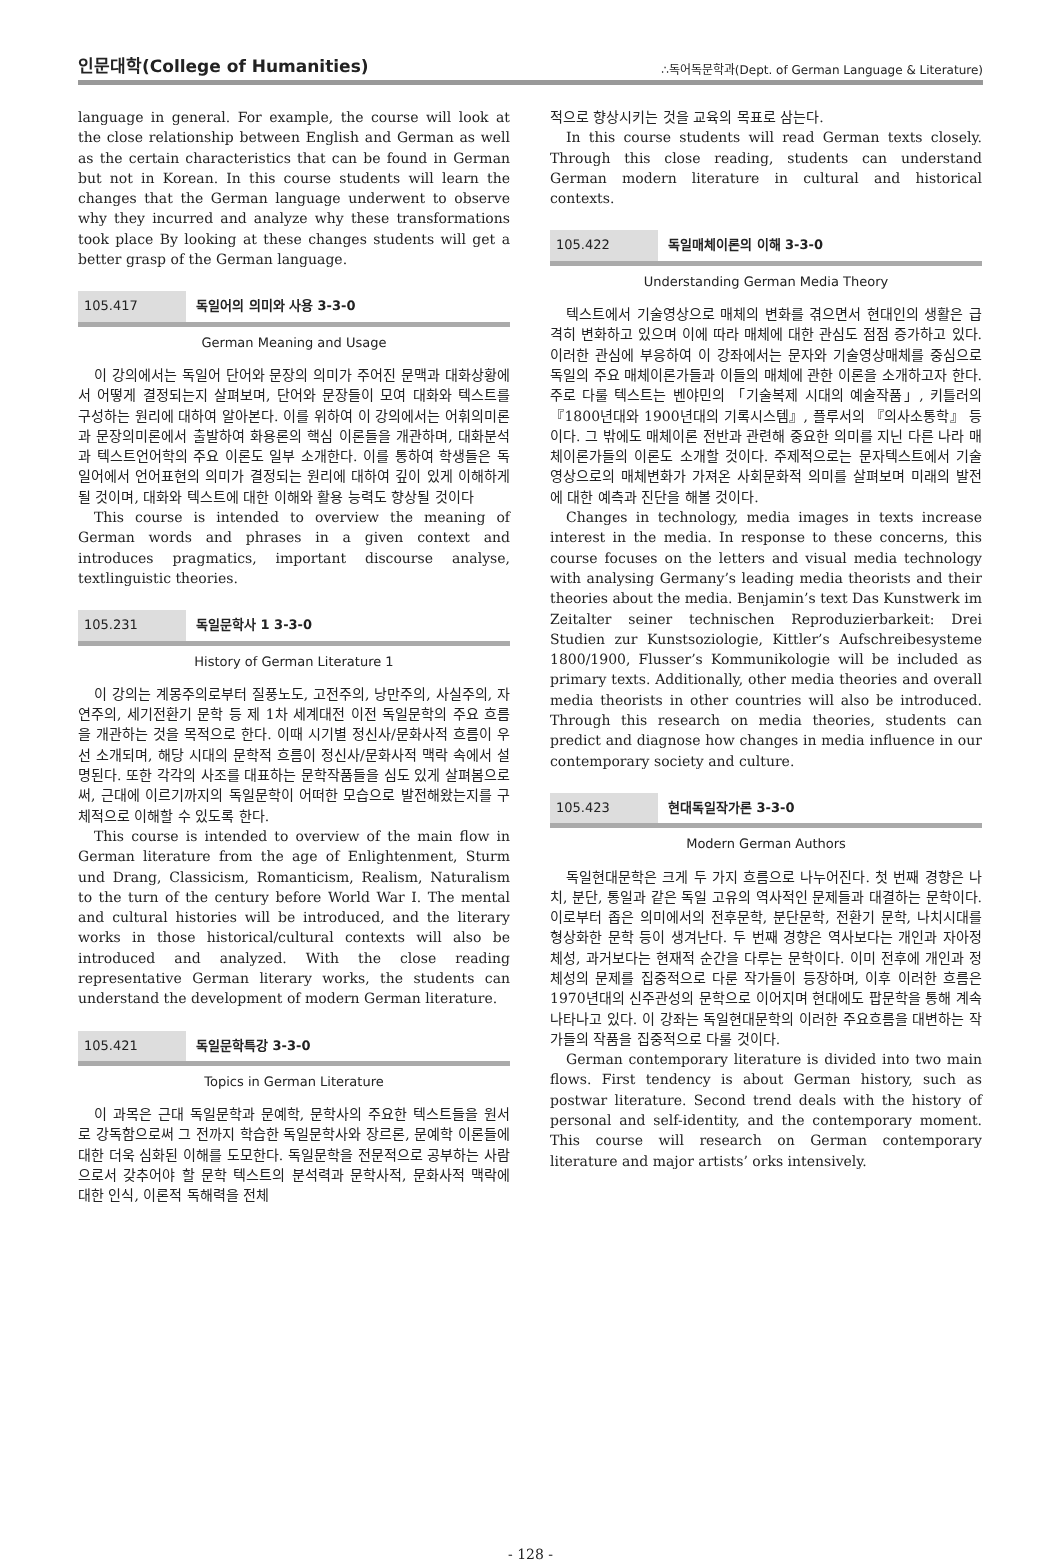인문대학(College of Humanities) ∴독어독문학과(Dept. of German Language & Literature)
language in general. For example, the course will look at the close relationship between English and German as well as the certain characteristics that can be found in German but not in Korean. In this course students will learn the changes that the German language underwent to observe why they incurred and analyze why these transformations took place By looking at these changes students will get a better grasp of the German language.
105.417 독일어의 의미와 사용 3-3-0
German Meaning and Usage
이 강의에서는 독일어 단어와 문장의 의미가 주어진 문맥과 대화상황에서 어떻게 결정되는지 살펴보며, 단어와 문장들이 모여 대화와 텍스트를 구성하는 원리에 대하여 알아본다. 이를 위하여 이 강의에서는 어휘의미론과 문장의미론에서 출발하여 화용론의 핵심 이론들을 개관하며, 대화분석과 텍스트언어학의 주요 이론도 일부 소개한다. 이를 통하여 학생들은 독일어에서 언어표현의 의미가 결정되는 원리에 대하여 깊이 있게 이해하게 될 것이며, 대화와 텍스트에 대한 이해와 활용 능력도 향상될 것이다
This course is intended to overview the meaning of German words and phrases in a given context and introduces pragmatics, important discourse analyse, textlinguistic theories.
105.231 독일문학사 1 3-3-0
History of German Literature 1
이 강의는 계몽주의로부터 질풍노도, 고전주의, 낭만주의, 사실주의, 자연주의, 세기전환기 문학 등 제 1차 세계대전 이전 독일문학의 주요 흐름을 개관하는 것을 목적으로 한다. 이때 시기별 정신사/문화사적 흐름이 우선 소개되며, 해당 시대의 문학적 흐름이 정신사/문화사적 맥락 속에서 설명된다. 또한 각각의 사조를 대표하는 문학작품들을 심도 있게 살펴봄으로써, 근대에 이르기까지의 독일문학이 어떠한 모습으로 발전해왔는지를 구체적으로 이해할 수 있도록 한다.
This course is intended to overview of the main flow in German literature from the age of Enlightenment, Sturm und Drang, Classicism, Romanticism, Realism, Naturalism to the turn of the century before World War I. The mental and cultural histories will be introduced, and the literary works in those historical/cultural contexts will also be introduced and analyzed. With the close reading representative German literary works, the students can understand the development of modern German literature.
105.421 독일문학특강 3-3-0
Topics in German Literature
이 과목은 근대 독일문학과 문예학, 문학사의 주요한 텍스트들을 원서로 강독함으로써 그 전까지 학습한 독일문학사와 장르론, 문예학 이론들에 대한 더욱 심화된 이해를 도모한다. 독일문학을 전문적으로 공부하는 사람으로서 갖추어야 할 문학 텍스트의 분석력과 문학사적, 문화사적 맥락에 대한 인식, 이론적 독해력을 전체
적으로 향상시키는 것을 교육의 목표로 삼는다.
In this course students will read German texts closely. Through this close reading, students can understand German modern literature in cultural and historical contexts.
105.422 독일매체이론의 이해 3-3-0
Understanding German Media Theory
텍스트에서 기술영상으로 매체의 변화를 겪으면서 현대인의 생활은 급격히 변화하고 있으며 이에 따라 매체에 대한 관심도 점점 증가하고 있다. 이러한 관심에 부응하여 이 강좌에서는 문자와 기술영상매체를 중심으로 독일의 주요 매체이론가들과 이들의 매체에 관한 이론을 소개하고자 한다. 주로 다룰 텍스트는 벤야민의 「기술복제 시대의 예술작품」, 키틀러의 『1800년대와 1900년대의 기록시스템』, 플루서의 『의사소통학』 등이다. 그 밖에도 매체이론 전반과 관련해 중요한 의미를 지닌 다른 나라 매체이론가들의 이론도 소개할 것이다. 주제적으로는 문자텍스트에서 기술영상으로의 매체변화가 가져온 사회문화적 의미를 살펴보며 미래의 발전에 대한 예측과 진단을 해볼 것이다.
Changes in technology, media images in texts increase interest in the media. In response to these concerns, this course focuses on the letters and visual media technology with analysing Germany’s leading media theorists and their theories about the media. Benjamin’s text Das Kunstwerk im Zeitalter seiner technischen Reproduzierbarkeit: Drei Studien zur Kunstsoziologie, Kittler’s Aufschreibesysteme 1800/1900, Flusser’s Kommunikologie will be included as primary texts. Additionally, other media theories and overall media theorists in other countries will also be introduced. Through this research on media theories, students can predict and diagnose how changes in media influence in our contemporary society and culture.
105.423 현대독일작가론 3-3-0
Modern German Authors
독일현대문학은 크게 두 가지 흐름으로 나누어진다. 첫 번째 경향은 나치, 분단, 통일과 같은 독일 고유의 역사적인 문제들과 대결하는 문학이다. 이로부터 좁은 의미에서의 전후문학, 분단문학, 전환기 문학, 나치시대를 형상화한 문학 등이 생겨난다. 두 번째 경향은 역사보다는 개인과 자아정체성, 과거보다는 현재적 순간을 다루는 문학이다. 이미 전후에 개인과 정체성의 문제를 집중적으로 다룬 작가들이 등장하며, 이후 이러한 흐름은 1970년대의 신주관성의 문학으로 이어지며 현대에도 팝문학을 통해 계속 나타나고 있다. 이 강좌는 독일현대문학의 이러한 주요흐름을 대변하는 작가들의 작품을 집중적으로 다룰 것이다.
German contemporary literature is divided into two main flows. First tendency is about German history, such as postwar literature. Second trend deals with the history of personal and self-identity, and the contemporary moment. This course will research on German contemporary literature and major artists’ orks intensively.
- 128 -